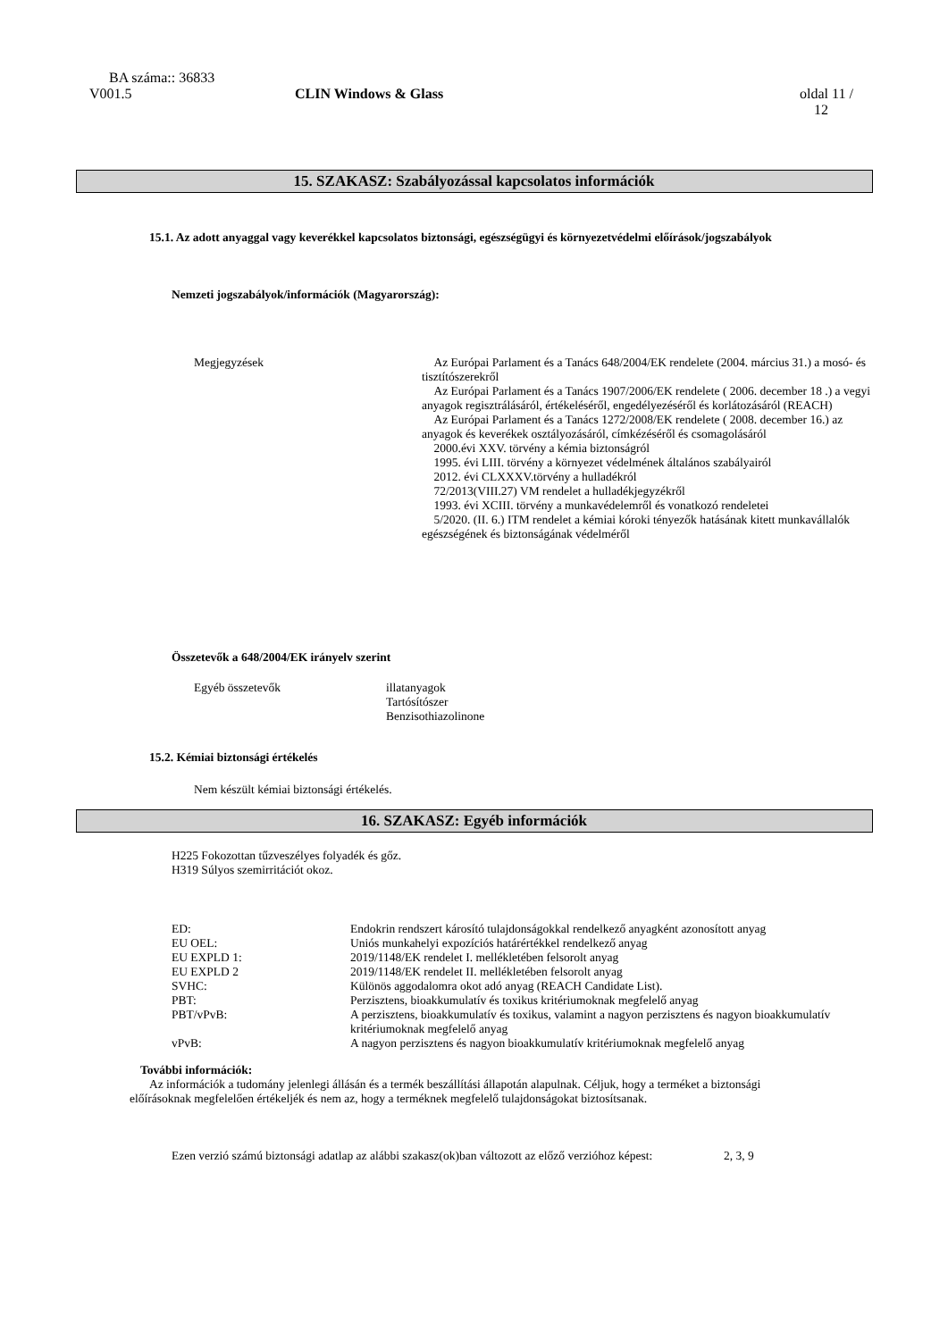BA száma:: 36833
| V001.5 | CLIN Windows & Glass | oldal 11 / 12 |
15. SZAKASZ: Szabályozással kapcsolatos információk
15.1. Az adott anyaggal vagy keverékkel kapcsolatos biztonsági, egészségügyi és környezetvédelmi előírások/jogszabályok
Nemzeti jogszabályok/információk (Magyarország):
| Megjegyzések | Az Európai Parlament és a Tanács 648/2004/EK rendelete (2004. március 31.) a mosó- és tisztítószerekről Az Európai Parlament és a Tanács 1907/2006/EK rendelete ( 2006. december 18 .) a vegyi anyagok regisztrálásáról, értékeléséről, engedélyezéséről és korlátozásáról (REACH) Az Európai Parlament és a Tanács 1272/2008/EK rendelete ( 2008. december 16.) az anyagok és keverékek osztályozásáról, címkézéséről és csomagolásáról 2000.évi XXV. törvény a kémia biztonságról 1995. évi LIII. törvény a környezet védelmének általános szabályairól 2012. évi CLXXXV.törvény a hulladékról 72/2013(VIII.27) VM rendelet a hulladékjegyzékről 1993. évi XCIII. törvény a munkavédelemről és vonatkozó rendeletei 5/2020. (II. 6.) ITM rendelet a kémiai kóroki tényezők hatásának kitett munkavállalók egészségének és biztonságának védelméről |
Összetevők a 648/2004/EK irányelv szerint
| Egyéb összetevők | illatanyagok Tartósítószer Benzisothiazolinone |
15.2. Kémiai biztonsági értékelés
Nem készült kémiai biztonsági értékelés.
16. SZAKASZ: Egyéb információk
H225 Fokozottan tűzveszélyes folyadék és gőz.
H319 Súlyos szemirritációt okoz.
| ED: | Endokrin rendszert károsító tulajdonságokkal rendelkező anyagként azonosított anyag |
| EU OEL: | Uniós munkahelyi expozíciós határértékkel rendelkező anyag |
| EU EXPLD 1: | 2019/1148/EK rendelet I. mellékletében felsorolt anyag |
| EU EXPLD 2 | 2019/1148/EK rendelet II. mellékletében felsorolt anyag |
| SVHC: | Különös aggodalomra okot adó anyag (REACH Candidate List). |
| PBT: | Perzisztens, bioakkumulatív és toxikus kritériumoknak megfelelő anyag |
| PBT/vPvB: | A perzisztens, bioakkumulatív és toxikus, valamint a nagyon perzisztens és nagyon bioakkumulatív kritériumoknak megfelelő anyag |
| vPvB: | A nagyon perzisztens és nagyon bioakkumulatív kritériumoknak megfelelő anyag |
További információk:
Az információk a tudomány jelenlegi állásán és a termék beszállítási állapotán alapulnak. Céljuk, hogy a terméket a biztonsági előírásoknak megfelelően értékeljék és nem az, hogy a terméknek megfelelő tulajdonságokat biztosítsanak.
| Ezen verzió számú biztonsági adatlap az alábbi szakasz(ok)ban változott az előző verzióhoz képest: | 2, 3, 9 |